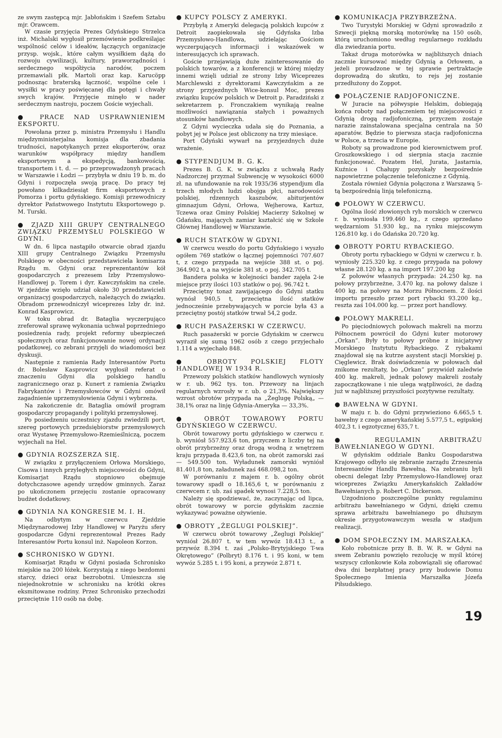ze swym zastępcą mjr. Jabłońskim i Szefem Sztabu mjr. Orawcem.
W czasie przyjęcia Prezes Gdyńskiego Strzelca inż. Michalski wygłosił przemówienie podkreślając wspólność celów i ideałów, łączących organizacje przysp. wojsk., które całym wysiłkiem dążą do rozwoju cywilizacji, kultury, praworządności i serdecznego współżycia narodów, poczem przemawiali płk. Martoli oraz kap. Karucöpp podnosząc braterską łączność, wspólne cele i wysiłki w pracy poświęcanej dla potęgi i chwały swych krajów. Przyjęcie minęło w nader serdecznym nastroju, poczem Goście wyjechali.
● PRACE NAD USPRAWNIENIEM EKSPORTU.
Powołana przez p. ministra Przemysłu i Handlu międzyministerjalna komisja dla zbadania trudności, napotykanych przez eksporterów, oraz warunków współpracy między handlem eksportowym a ekspedycją, bankowością, transportem i t. d. — po przeprowadzonyh pracach w Warszawie i Łodzi — przybyła w dniu 19 b. m. do Gdyni i rozpoczęła swoją pracę. Do pracy tej powołano kilkadziesiąt firm eksportowych z Pomorza i portu gdyńskiego. Komisji przewodniczy dyrektor Państwowego Instytutu Eksportowego p. M. Turski.
● ZJAZD XIII GRUPY CENTRALNEGO ZWIĄZKU PRZEMYSŁU POLSKIEGO W GDYNI.
W dn. 6 lipca nastąpiło otwarcie obrad zjazdu XIII grupy Centralnego Związku Przemysłu Polskiego w obecności przedstawiciela komisarza Rządu m. Gdyni oraz reprezentantów kół gospodarczych z prezesem Izby Przemysłowo-Handlowej p. Torem i dyr. Kawczyńskim na czele. W zjeździe wzięło udział około 30 przedstawicieli organizacyj gospodarczych, należących do związku. Obradom przewodniczył wiceprezes Izby dr. inż. Konrad Kasprowicz.
W toku obrad dr. Bataglia wyczerpująco zreferował sprawę wykonania uchwał poprzedniego posiedzenia rady, projekt reformy ubezpieczeń społecznych oraz funkcjonowanie nowej ordynacji podatkowej, co zebrani przyjęli do wiadomości bez dyskusji.
Następnie z ramienia Rady Interesantów Portu dr. Bolesław Kasprowicz wygłosił referat o znaczeniu Gdyni dla polskiego handlu zagranicznego oraz p. Kunert z ramienia Związku Fabrykantów i Przemysłowców w Gdyni omówił zagadnienie uprzemysłowienia Gdyni i wybrzeża.
Na zakończenie dr. Bataglia omówił program gospodarczy propagandy i polityki przemysłowej.
Po posiedzeniu uczestnicy zjazdu zwiedzili port, szereg portowych przedsiębiorstw przemysłowych oraz Wystawę Przemysłowo-Rzemieślniczą, poczem wyjechali na Hel.
● GDYNIA ROZSZERZA SIĘ.
W związku z przyłączeniem Orłowa Morskiego, Cisowa i innych przyległych miejscowości do Gdyni, Komisarjat Rządu stopniowo obejmuje dotychczasowe agendy urzędów gminnych. Zaraz po ukończonem przejęciu zostanie opracowany budżet dodatkowy.
● GDYNIA NA KONGRESIE M. I. H.
Na odbytym w czerwcu Zjeździe Międzynarodowej Izby Handlowej w Paryżu sfery gospodarcze Gdyni reprezentował Prezes Rady Interesantów Portu konsul inż. Napoleon Korzon.
● SCHRONISKO W GDYNI.
Komisarjat Rządu w Gdyni posiada Schronisko miejskie na 200 łóżek. Korzystają z niego bezdomni starcy, dzieci oraz bezrobotni. Umieszcza się niejednokrotnie w schronisku na krótki okres eksmitowane rodziny. Przez Schronisko przechodzi przeciętnie 110 osób na dobę.
● KUPCY POLSCY Z AMERYKI.
Przybyłą z Ameryki delegacją polskich kupców z Detroit zaopiekowała się Gdyńska Izba Przemysłowo-Handlowa, udzielając Gościom wyczerpujących informacji i wskazówek w interesujących ich sprawach.
Goście przejawiają duże zainteresowanie do polskich towarów, a z konferencji w której między innemi wzięli udział ze strony Izby Wiceprezes Marchlewski z dyrektorami Kawczyńskim a ze strony przyjezdnych Wice-konsul Moc, prezes związku kupców polskich w Detroit p. Paradziński z sekretarzem p. Fronczakiem wynikają realne możliwości nawiązania stałych i poważnych stosunków handlowych.
Z Gdyni wycieczka udała się do Poznania, a pobyt jej w Polsce jest obliczony na trzy miesiące.
Port Gdyński wywarł na przyjezdnych duże wrażenie.
● STYPENDJUM B. G. K.
Prezes B. G. K. w związku z uchwałą Rady Nadzorczej przyznał Subwencję w wysokości 6000 zł. na ufundowanie na rok 1935/36 stypendjum dla trzech młodych ludzi obojga płci, narodowości polskiej, rdzennych kaszubów, abiturjentów gimnazjum Gdyni, Orłowa, Wejherowa, Kartuz, Tczewa oraz Gminy Polskiej Macierzy Szkolnej w Gdańsku, mających zamiar kształcić się w Szkole Głównej Handlowej w Warszawie.
● RUCH STATKÓW W GDYNI.
W czerwcu weszło do portu Gdyńskiego i wyszło ogółem 769 statków o łącznej pojemności 707.607 t, z czego przypada na wejście 388 st. o poj. 364.902 t, a na wyjście 381 st. o poj. 342.705 t.
Bandera polska w kolejności bander zajęła 2-ie miejsce przy ilości 103 statków o poj. 96.742 t.
Przeciętny tonaż zawijającego do Gdyni statku wynósł 940,5 t, przeciętna ilość statków jednocześnie przebywających w porcie była 43 a przeciętny postój statków trwał 54,2 godz.
● RUCH PASAŻERSKI W CZERWCU.
Ruch pasażerski w porcie Gdyńskim w czerwcu wyraził się sumą 1962 osób z czego przyjechało 1.114 a wyjechało 848.
● OBROTY POLSKIEJ FLOTY HANDLOWEJ W 1934 R.
Przewozy polskich statków handlowych wyniosły w r. ub. 962 tys. ton. Przewozy na linjach regularnych wzrosły w r. ub. o 21,3%. Największy wzrost obrotów przypada na „Żeglugę Polską„ — 38,1% oraz na linję Gdynia-Ameryka — 33,3%.
● OBRÓT TOWAROWY PORTU GDYŃSKIEGO W CZERWCU.
Obrót towarowy portu gdyńskiego w czerwcu r. b. wyniósł 557.923,6 ton, przyczem z liczby tej na obrót przybrzeżny oraz drogą wodną z wnętrzem kraju przypada 8.423,6 ton, na obrót zamorski zaś — 549.500 ton. Wyładunek zamorski wyniósł 81.401,8 ton, załadunek zaś 468.098,2 ton.
W porównaniu z majem r. b. ogólny obrót towarowy spadł o 18.165,6 t, w porównaniu z czerwcem r. ub. zaś spadek wynosi 7.228,5 ton.
Należy się spodziewać, że, zaczynając od lipca, obrót towarowy w porcie gdyńskim zacznie wykazywać poważne ożywienie.
● OBROTY „ŻEGLUGI POLSKIEJ”.
W czerwcu obrót towarowy „Żeglugi Polskiej” wyniósł 26.807 t. w tem wywóz 18.413 t., a przywóz 8.394 t. zaś „Polsko-Brytyjskiego T-wa Okrętowego” (Polbryt) 8.176 t. i 95 koni, w tem wywóz 5.285 t. i 95 koni, a przywóz 2.871 t.
● KOMUNIKACJA PRZYBRZEŻNA.
Two Turystyki Morskiej w Gdyni sprowadziło z Szwecji piękną morską motorówkę na 150 osób, którą uruchomiono według regularnego rozkładu dla zwiedzania portu.
Takaż druga motorówka w najbliższych dniach zacznie kursować między Gdynią a Orłowem, a jeżeli prowadzone w tej sprawie pertraktacje doprowadzą do skutku, to rejs jej zostanie przedłużony do Zoppot.
● POŁĄCZENIE RADJOFONICZNE.
W Juracie na półwyspie Helskim, dobiegają końca roboty nad połączeniem tej miejscowości z Gdynią drogą radjofoniczną, przyczem zostaje narazie zainstalowana specjalna centrala na 50 aparatów. Będzie to pierwsza stacja radjofoniczna w Polsce, a trzecia w Europie.
Roboty są prowadzone pod kierownictwem prof. Groszkowskiego i od sierpnia stacja zacznie funkcjonować. Pozatem Hel, Jurata, Jastarnia, Kuźnice i Chałupy pozyskały bezpośrednie napowietrzne połączenie telefoniczne z Gdynią.
Została również Gdynia połączona z Warszawą 5-tą bezpośrednią linją telefoniczną.
● POŁOWY W CZERWCU.
Ogólna ilość złowionych ryb morskich w czerwcu r. b. wyniosła 199.460 kg., z czego sprzedano wędzarniom 51.930 kg., na rynku miejscowym 126.810 kg. i do Gdańska 20.720 kg.
● OBROTY PORTU RYBACKIEGO.
Obroty portu rybackiego w Gdyni w czerwcu r. b. wyniosły 225.320 kg. z czego przypada na połowy własne 28.120 kg. a na import 197.200 kg
Z połowów własnych przypada: 24.250 kg. na połowy przybrzeżne, 3.470 kg. na połowy dalsze i 400 kg. na połowy na Morzu Północnem. Z ilości importu przeszło przez port rybacki 93.200 kg., reszta zaś 104.000 kg. — przez port handlowy.
● POŁOWY MAKRELI.
Po pięciodniowych połowach makreli na morzu Północnem powrócił do Gdyni kuter motorowy „Orkan”. Były to połowy próbne z inicjatywy Morskiego Instytutu Rybackiego. Z rybakami znajdował się na kutrze asystent stacji Morskiej p. Cięglewicz. Brak doświadczenia w połowach dał znikome rezultaty, bo „Orkan” przywiózł zaledwie 400 kg. makreli, jednak połowy makreli zostały zapoczątkowane i nie ulega wątpliwości, że dadzą już w najbliższej przyszłości pozytywne rezultaty.
● BAWEŁNA W GDYNI.
W maju r. b. do Gdyni przywieziono 6.665,5 t. bawełny z czego amerykańskiej 5.577,5 t., egipskiej 402,3 t. i egzotycznej 635,7 t.
● REGULAMIN ARBITRAŻU BAWEŁNIANEGO W GDYNI.
W gdyńskim oddziale Banku Gospodarstwa Krajowego odbyło się zebranie zarządu Zrzeszenia Interesantów Handlu Bawełną. Na zebraniu byli obecni delegat Izby Przemysłowo-Handlowej oraz wiceprezes Związku Amerykańskich Zakładów Bawełnianych p. Robert C. Dickerson.
Uzgodniono poszczególne punkty regulaminu arbitrażu bawełnianego w Gdyni, dzięki czemu sprawa arbitrażu bawełnianego po dłuższym okresie przygotowawczym weszła w stadjum realizacji.
● DOM SPOŁECZNY IM. MARSZAŁKA.
Koło robotnicze przy B. B. W. R. w Gdyni na swem Zebraniu powzięło rezolucję w myśl której wszyscy członkowie Koła zobowiązali się ofiarować dwa dni bezpłatnej pracy przy budowie Domu Społecznego Imienia Marszałka Józefa Piłsudskiego.
19